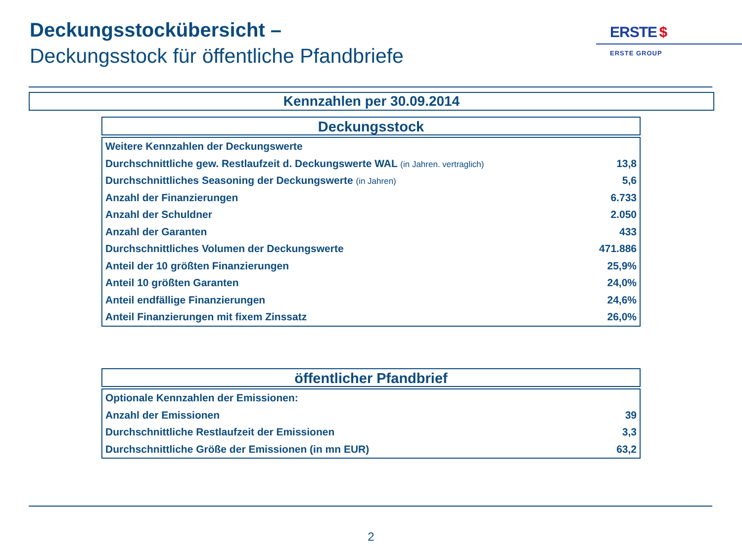Deckungsstockübersicht –
Deckungsstock für öffentliche Pfandbriefe
ERSTE $
ERSTE GROUP
Kennzahlen per 30.09.2014
Deckungsstock
| Weitere Kennzahlen der Deckungswerte | |
| Durchschnittliche gew. Restlaufzeit d. Deckungswerte WAL (in Jahren. vertraglich) | 13,8 |
| Durchschnittliches Seasoning der Deckungswerte (in Jahren) | 5,6 |
| Anzahl der Finanzierungen | 6.733 |
| Anzahl der Schuldner | 2.050 |
| Anzahl der Garanten | 433 |
| Durchschnittliches Volumen der Deckungswerte | 471.886 |
| Anteil der 10 größten Finanzierungen | 25,9% |
| Anteil 10 größten Garanten | 24,0% |
| Anteil endfällige Finanzierungen | 24,6% |
| Anteil Finanzierungen mit fixem Zinssatz | 26,0% |
öffentlicher Pfandbrief
| Optionale Kennzahlen der Emissionen: | |
| Anzahl der Emissionen | 39 |
| Durchschnittliche Restlaufzeit der Emissionen | 3,3 |
| Durchschnittliche Größe der Emissionen (in mn EUR) | 63,2 |
2